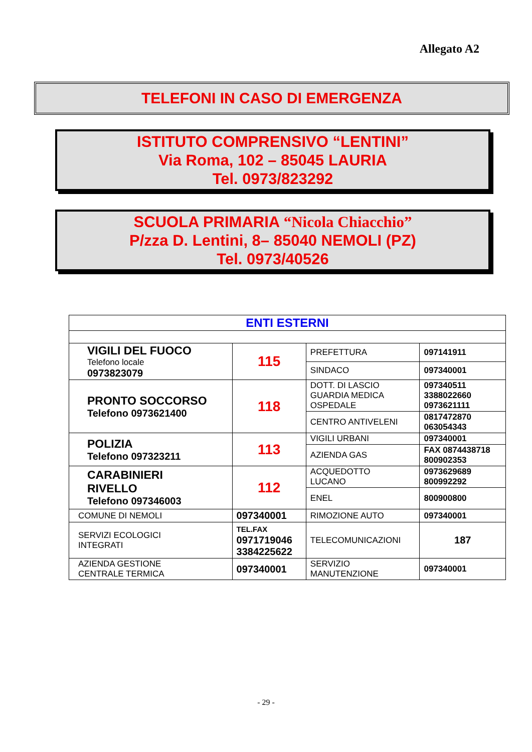Allegato A2
TELEFONI IN CASO DI EMERGENZA
ISTITUTO COMPRENSIVO “LENTINI”
Via Roma, 102 – 85045 LAURIA
Tel. 0973/823292
SCUOLA PRIMARIA “Nicola Chiacchio”
P/zza D. Lentini, 8– 85040 NEMOLI (PZ)
Tel. 0973/40526
| ENTI ESTERNI | | | |
| --- | --- | --- | --- |
| VIGILI DEL FUOCO Telefono locale 0973823079 | 115 | PREFETTURA | 097141911 |
| | | SINDACO | 097340001 |
| PRONTO SOCCORSO Telefono 0973621400 | 118 | DOTT. DI LASCIO GUARDIA MEDICA OSPEDALE | 097340511 3388022660 0973621111 |
| | | CENTRO ANTIVELENI | 0817472870 063054343 |
| POLIZIA Telefono 097323211 | 113 | VIGILI URBANI | 097340001 |
| | | AZIENDA GAS | FAX 0874438718 800902353 |
| CARABINIERI RIVELLO Telefono 097346003 | 112 | ACQUEDOTTO LUCANO | 0973629689 800992292 |
| | | ENEL | 800900800 |
| COMUNE DI NEMOLI | 097340001 | RIMOZIONE AUTO | 097340001 |
| SERVIZI ECOLOGICI INTEGRATI | TEL.FAX 0971719046 3384225622 | TELECOMUNICAZIONI | 187 |
| AZIENDA GESTIONE CENTRALE TERMICA | 097340001 | SERVIZIO MANUTENZIONE | 097340001 |
- 29 -